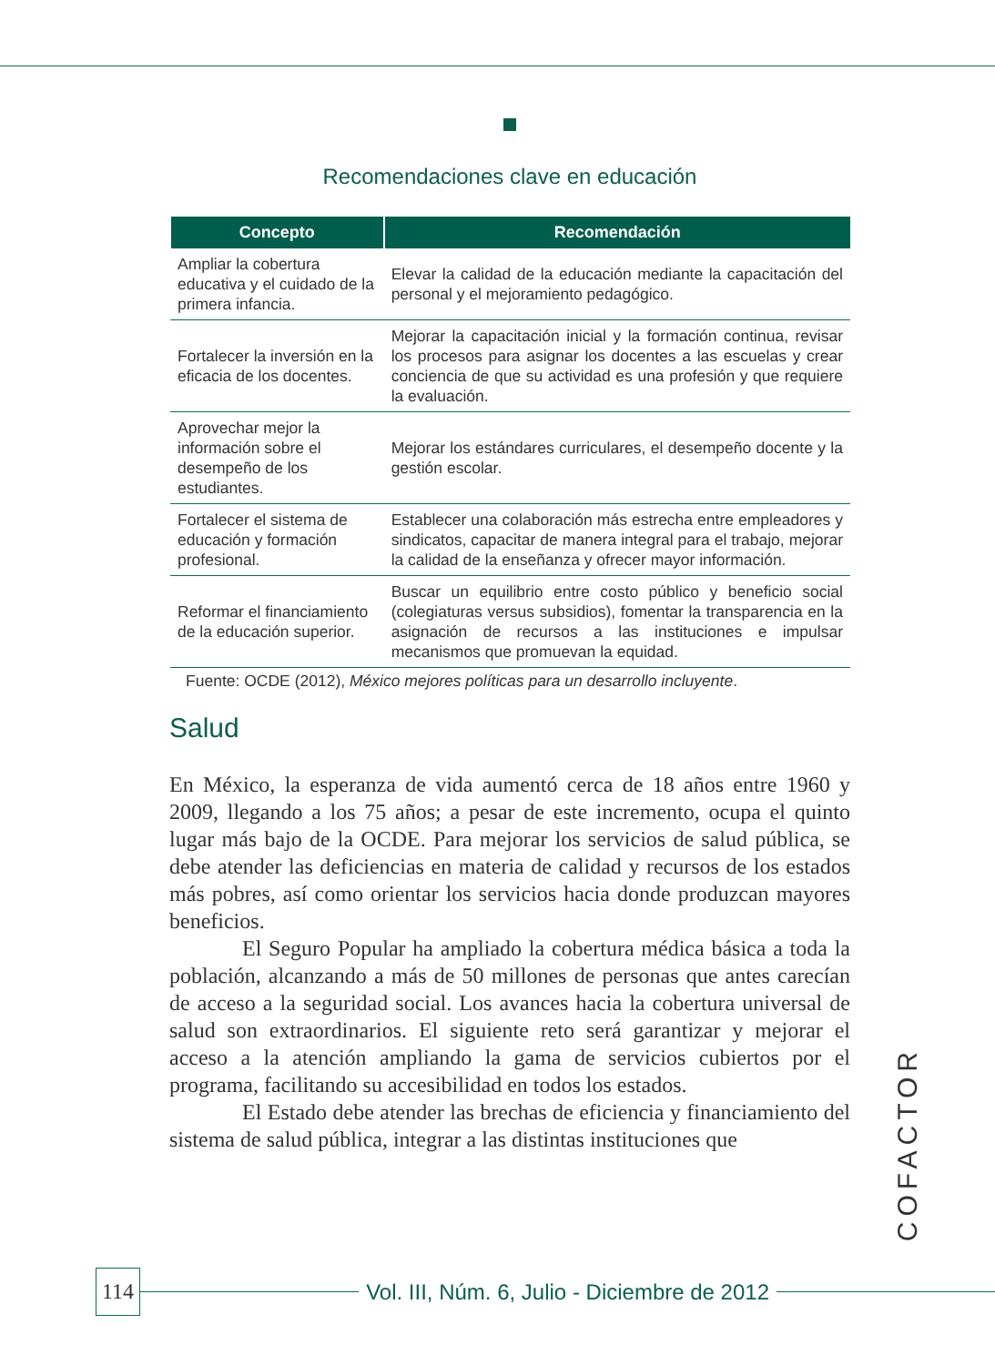Recomendaciones clave en educación
| Concepto | Recomendación |
| --- | --- |
| Ampliar la cobertura educativa y el cuidado de la primera infancia. | Elevar la calidad de la educación mediante la capacitación del personal y el mejoramiento pedagógico. |
| Fortalecer la inversión en la eficacia de los docentes. | Mejorar la capacitación inicial y la formación continua, revisar los procesos para asignar los docentes a las escuelas y crear conciencia de que su actividad es una profesión y que requiere la evaluación. |
| Aprovechar mejor la información sobre el desempeño de los estudiantes. | Mejorar los estándares curriculares, el desempeño docente y la gestión escolar. |
| Fortalecer el sistema de educación y formación profesional. | Establecer una colaboración más estrecha entre empleadores y sindicatos, capacitar de manera integral para el trabajo, mejorar la calidad de la enseñanza y ofrecer mayor información. |
| Reformar el financiamiento de la educación superior. | Buscar un equilibrio entre costo público y beneficio social (colegiaturas versus subsidios), fomentar la transparencia en la asignación de recursos a las instituciones e impulsar mecanismos que promuevan la equidad. |
Fuente: OCDE (2012), México mejores políticas para un desarrollo incluyente.
Salud
En México, la esperanza de vida aumentó cerca de 18 años entre 1960 y 2009, llegando a los 75 años; a pesar de este incremento, ocupa el quinto lugar más bajo de la OCDE. Para mejorar los servicios de salud pública, se debe atender las deficiencias en materia de calidad y recursos de los estados más pobres, así como orientar los servicios hacia donde produzcan mayores beneficios.
El Seguro Popular ha ampliado la cobertura médica básica a toda la población, alcanzando a más de 50 millones de personas que antes carecían de acceso a la seguridad social. Los avances hacia la cobertura universal de salud son extraordinarios. El siguiente reto será garantizar y mejorar el acceso a la atención ampliando la gama de servicios cubiertos por el programa, facilitando su accesibilidad en todos los estados.
El Estado debe atender las brechas de eficiencia y financiamiento del sistema de salud pública, integrar a las distintas instituciones que
COFACTOR
114 Vol. III, Núm. 6, Julio - Diciembre de 2012